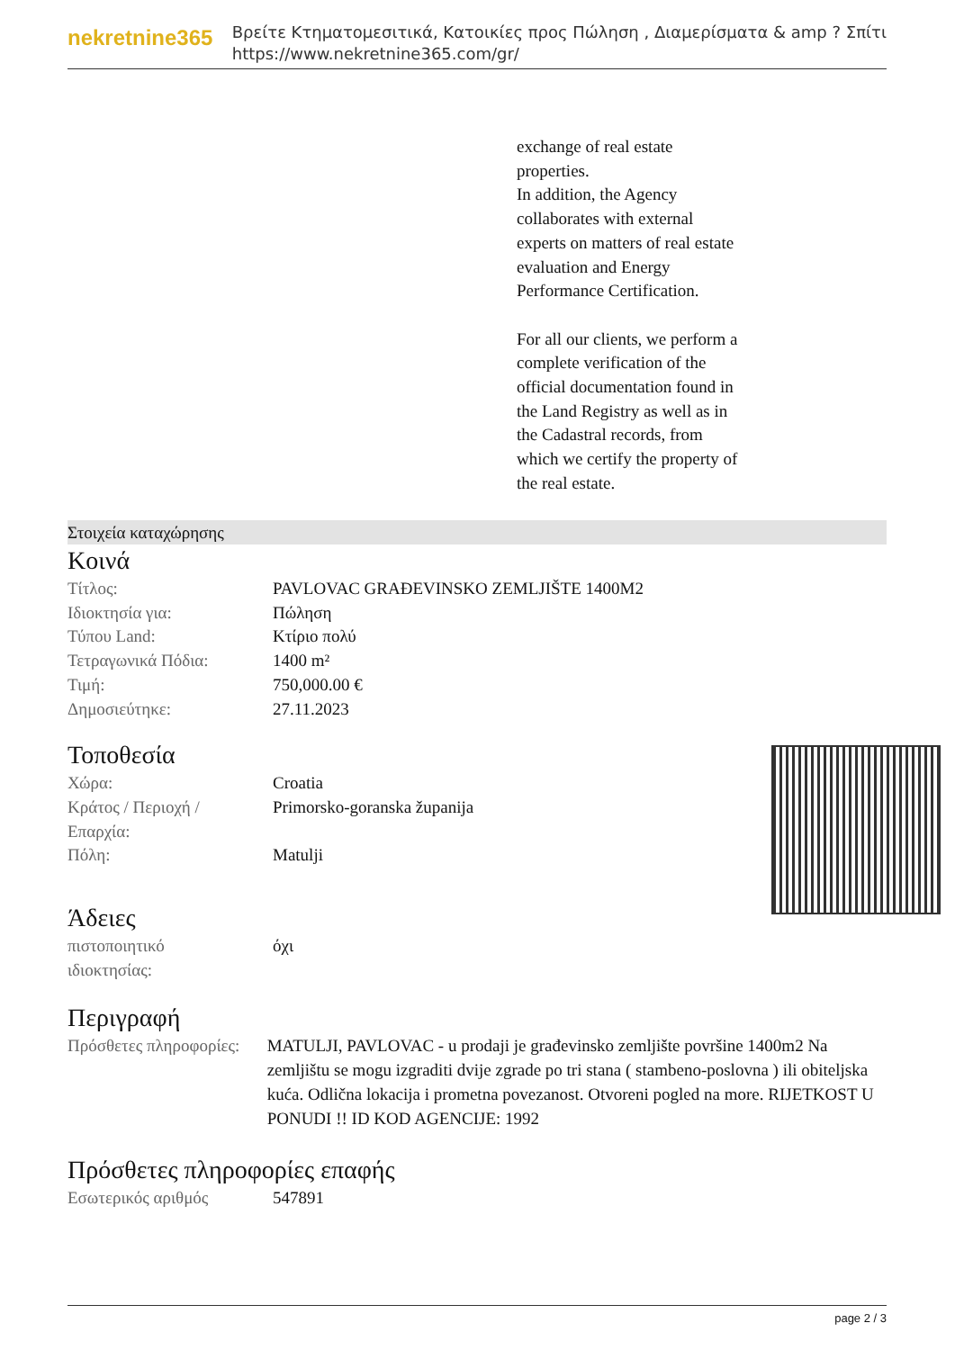nekretnine365
Βρείτε Κτηματομεσιτικά, Κατοικίες προς Πώληση , Διαμερίσματα & amp ? Σπίτι
https://www.nekretnine365.com/gr/
exchange of real estate
properties.
In addition, the Agency
collaborates with external
experts on matters of real estate
evaluation and Energy
Performance Certification.
For all our clients, we perform a
complete verification of the
official documentation found in
the Land Registry as well as in
the Cadastral records, from
which we certify the property of
the real estate.
Στοιχεία καταχώρησης
Κοινά
| Τίτλος: | PAVLOVAC GRAĐEVINSKO ZEMLJIŠTE 1400M2 |
| Ιδιοκτησία για: | Πώληση |
| Τύπου Land: | Κτίριο πολύ |
| Τετραγωνικά Πόδια: | 1400 m² |
| Τιμή: | 750,000.00 € |
| Δημοσιεύτηκε: | 27.11.2023 |
Τοποθεσία
| Χώρα: | Croatia |
| Κράτος / Περιοχή / Επαρχία: | Primorsko-goranska županija |
| Πόλη: | Matulji |
Άδειες
| πιστοποιητικό ιδιοκτησίας: | όχι |
Περιγραφή
| Πρόσθετες πληροφορίες: | MATULJI, PAVLOVAC - u prodaji je građevinsko zemljište površine 1400m2 Na zemljištu se mogu izgraditi dvije zgrade po tri stana ( stambeno-poslovna ) ili obiteljska kuća. Odlična lokacija i prometna povezanost. Otvoreni pogled na more. RIJETKOST U PONUDI !! ID KOD AGENCIJE: 1992 |
Πρόσθετες πληροφορίες επαφής
| Εσωτερικός αριθμός | 547891 |
page 2 / 3